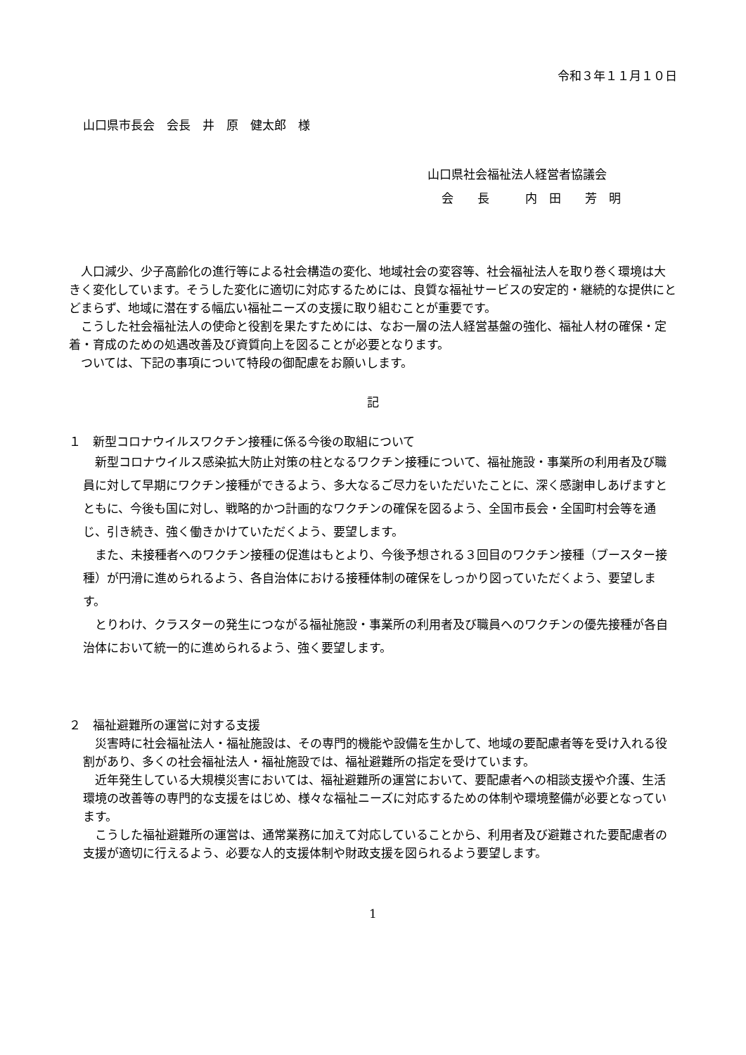令和３年１１月１０日
山口県市長会　会長　井　原　健太郎　様
山口県社会福祉法人経営者協議会
会　　長　　　内　田　　芳　明
人口減少、少子高齢化の進行等による社会構造の変化、地域社会の変容等、社会福祉法人を取り巻く環境は大きく変化しています。そうした変化に適切に対応するためには、良質な福祉サービスの安定的・継続的な提供にとどまらず、地域に潜在する幅広い福祉ニーズの支援に取り組むことが重要です。
こうした社会福祉法人の使命と役割を果たすためには、なお一層の法人経営基盤の強化、福祉人材の確保・定着・育成のための処遇改善及び資質向上を図ることが必要となります。
ついては、下記の事項について特段の御配慮をお願いします。
記
１　新型コロナウイルスワクチン接種に係る今後の取組について
新型コロナウイルス感染拡大防止対策の柱となるワクチン接種について、福祉施設・事業所の利用者及び職員に対して早期にワクチン接種ができるよう、多大なるご尽力をいただいたことに、深く感謝申しあげますとともに、今後も国に対し、戦略的かつ計画的なワクチンの確保を図るよう、全国市長会・全国町村会等を通じ、引き続き、強く働きかけていただくよう、要望します。
また、未接種者へのワクチン接種の促進はもとより、今後予想される３回目のワクチン接種（ブースター接種）が円滑に進められるよう、各自治体における接種体制の確保をしっかり図っていただくよう、要望します。
とりわけ、クラスターの発生につながる福祉施設・事業所の利用者及び職員へのワクチンの優先接種が各自治体において統一的に進められるよう、強く要望します。
２　福祉避難所の運営に対する支援
災害時に社会福祉法人・福祉施設は、その専門的機能や設備を生かして、地域の要配慮者等を受け入れる役割があり、多くの社会福祉法人・福祉施設では、福祉避難所の指定を受けています。
近年発生している大規模災害においては、福祉避難所の運営において、要配慮者への相談支援や介護、生活環境の改善等の専門的な支援をはじめ、様々な福祉ニーズに対応するための体制や環境整備が必要となっています。
こうした福祉避難所の運営は、通常業務に加えて対応していることから、利用者及び避難された要配慮者の支援が適切に行えるよう、必要な人的支援体制や財政支援を図られるよう要望します。
1